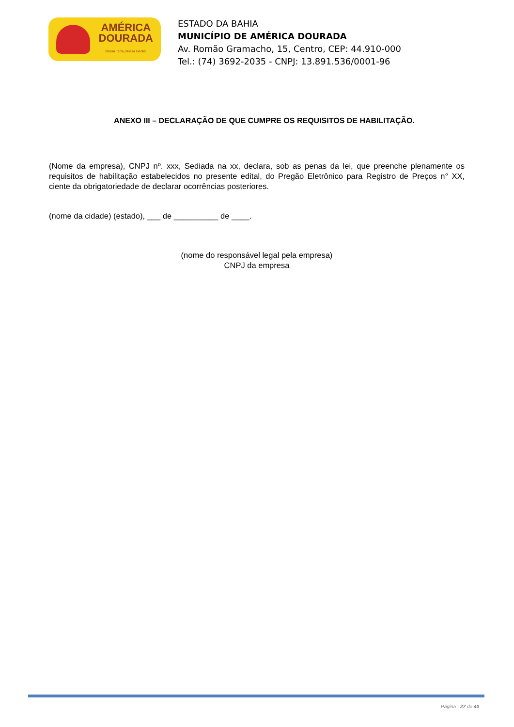AMÉRICA
DOURADA
Nossa Terra, Nossa Gente!
ESTADO DA BAHIA
MUNICÍPIO DE AMÉRICA DOURADA
Av. Romão Gramacho, 15, Centro, CEP: 44.910-000
Tel.: (74) 3692-2035 - CNPJ: 13.891.536/0001-96
ANEXO III – DECLARAÇÃO DE QUE CUMPRE OS REQUISITOS DE HABILITAÇÃO.
(Nome da empresa), CNPJ nº. xxx, Sediada na xx, declara, sob as penas da lei, que preenche plenamente os requisitos de habilitação estabelecidos no presente edital, do Pregão Eletrônico para Registro de Preços n° XX, ciente da obrigatoriedade de declarar ocorrências posteriores.
(nome da cidade) (estado), ___ de __________ de ____.
(nome do responsável legal pela empresa)
CNPJ da empresa
Página - 27 de 40